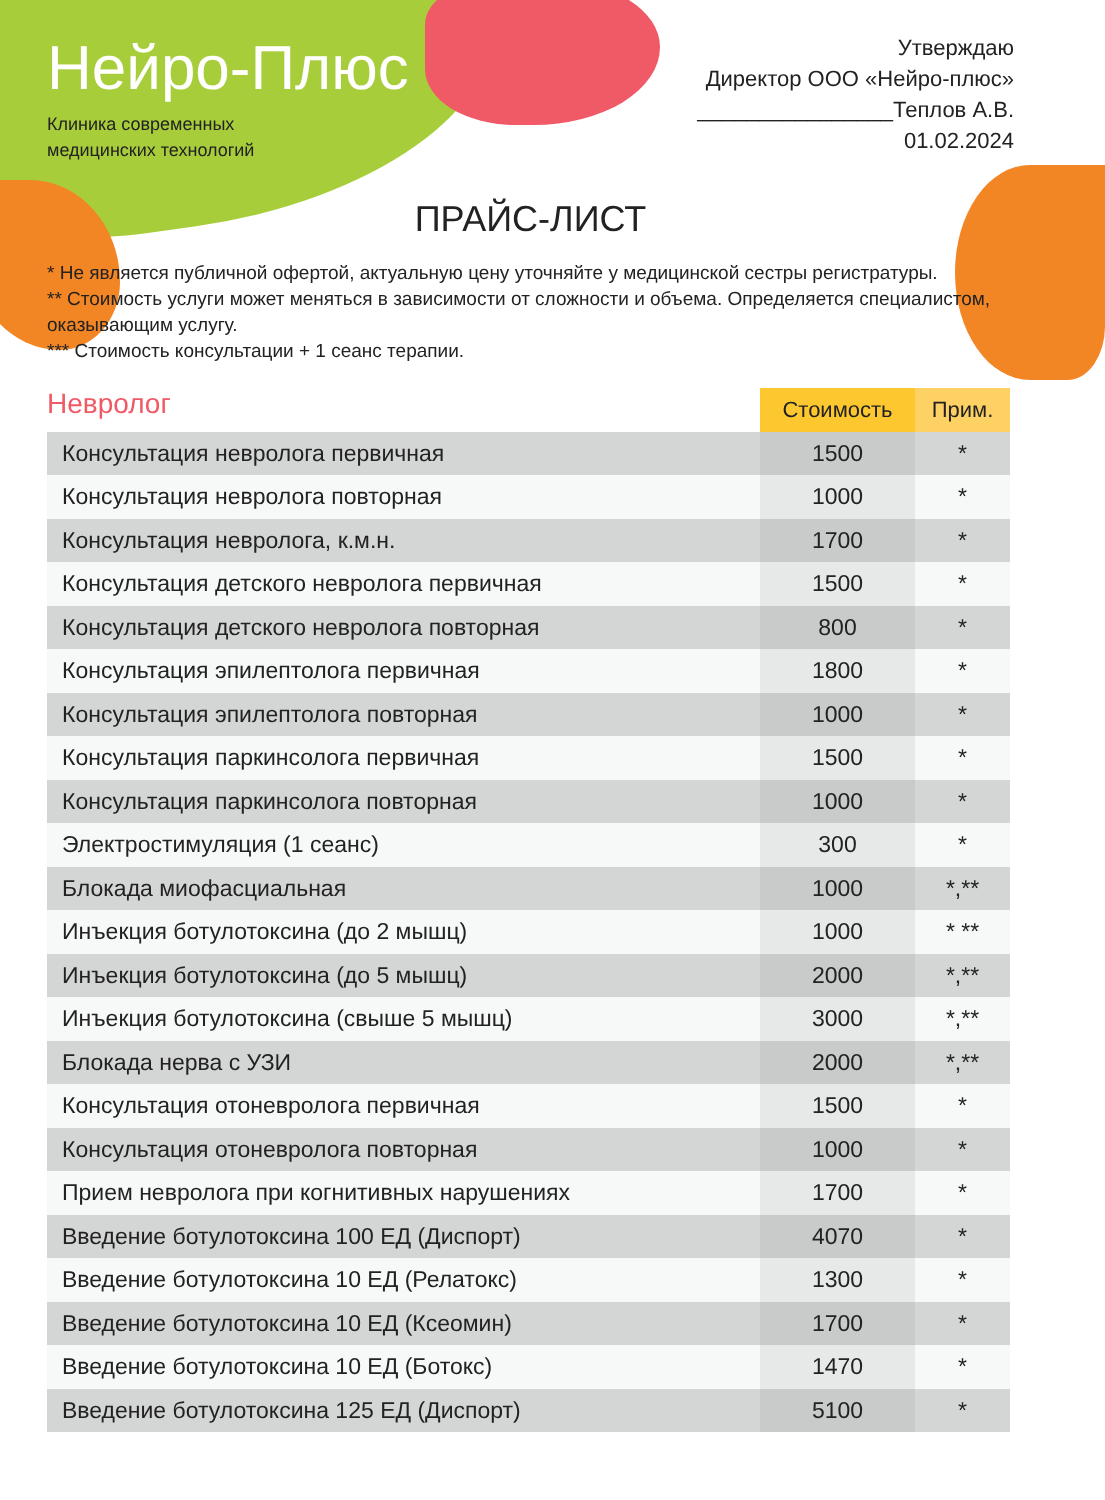Нейро-Плюс
Клиника современных
медицинских технологий
Утверждаю
Директор ООО «Нейро-плюс»
________________Теплов А.В.
01.02.2024
ПРАЙС-ЛИСТ
* Не является публичной офертой, актуальную цену уточняйте у медицинской сестры регистратуры.
** Стоимость услуги может меняться в зависимости от сложности и объема. Определяется специалистом, оказывающим услугу.
*** Стоимость консультации + 1 сеанс терапии.
| Невролог | Стоимость | Прим. |
| --- | --- | --- |
| Консультация невролога первичная | 1500 | * |
| Консультация невролога повторная | 1000 | * |
| Консультация невролога, к.м.н. | 1700 | * |
| Консультация детского невролога первичная | 1500 | * |
| Консультация детского невролога повторная | 800 | * |
| Консультация эпилептолога первичная | 1800 | * |
| Консультация эпилептолога повторная | 1000 | * |
| Консультация паркинсолога первичная | 1500 | * |
| Консультация паркинсолога повторная | 1000 | * |
| Электростимуляция (1 сеанс) | 300 | * |
| Блокада миофасциальная | 1000 | *,** |
| Инъекция ботулотоксина (до 2 мышц) | 1000 | * ** |
| Инъекция ботулотоксина (до 5 мышц) | 2000 | *,** |
| Инъекция ботулотоксина (свыше 5 мышц) | 3000 | *,** |
| Блокада нерва с УЗИ | 2000 | *,** |
| Консультация отоневролога первичная | 1500 | * |
| Консультация отоневролога повторная | 1000 | * |
| Прием невролога при когнитивных нарушениях | 1700 | * |
| Введение ботулотоксина 100 ЕД (Диспорт) | 4070 | * |
| Введение ботулотоксина 10 ЕД (Релатокс) | 1300 | * |
| Введение ботулотоксина 10 ЕД (Ксеомин) | 1700 | * |
| Введение ботулотоксина 10 ЕД (Ботокс) | 1470 | * |
| Введение ботулотоксина 125 ЕД (Диспорт) | 5100 | * |